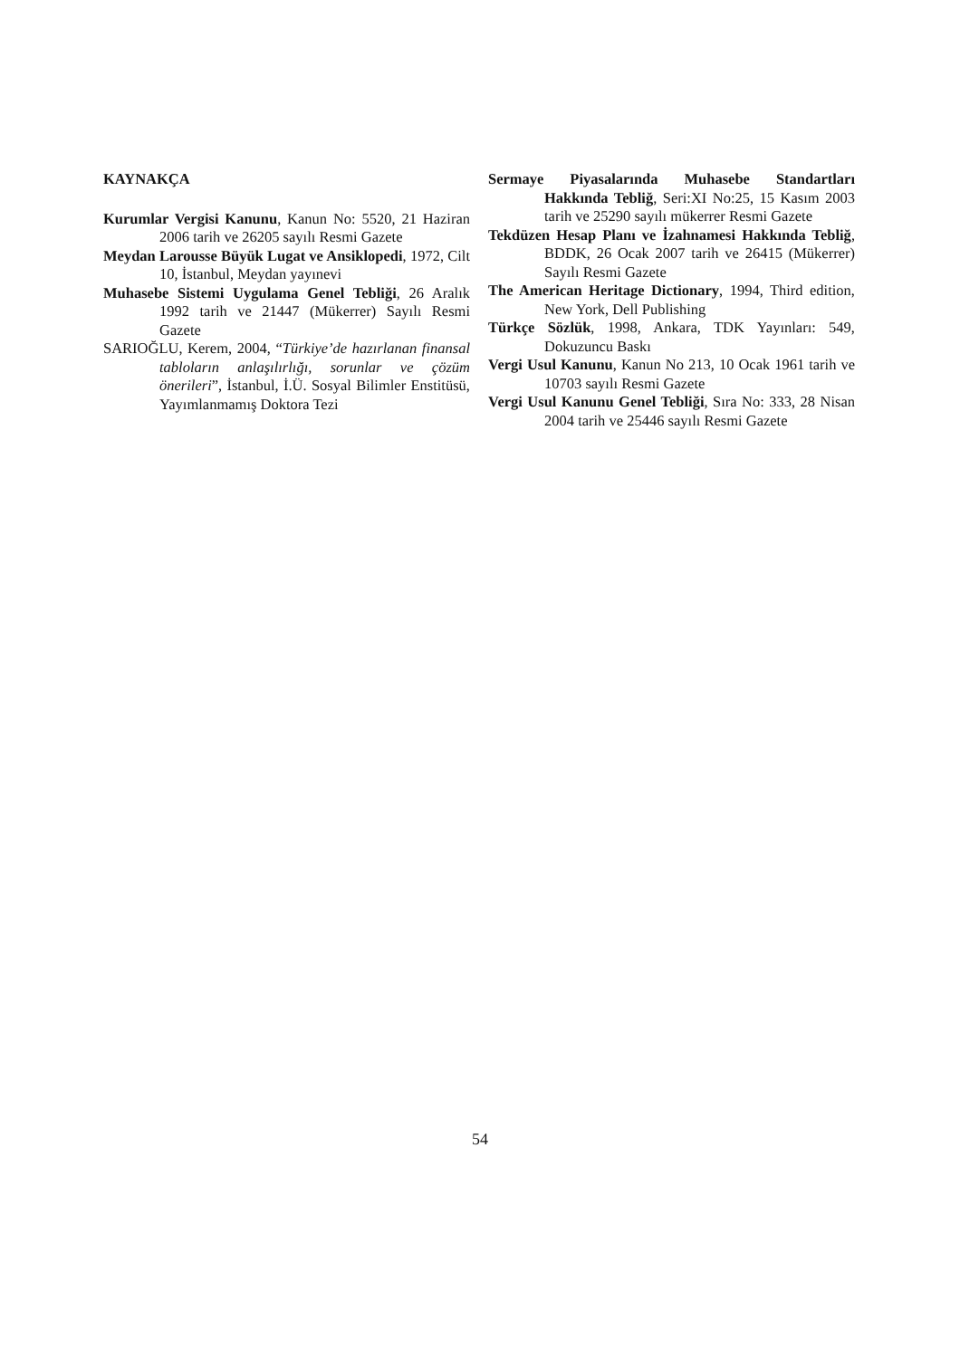KAYNAKÇA
Kurumlar Vergisi Kanunu, Kanun No: 5520, 21 Haziran 2006 tarih ve 26205 sayılı Resmi Gazete
Meydan Larousse Büyük Lugat ve Ansiklopedi, 1972, Cilt 10, İstanbul, Meydan yayınevi
Muhasebe Sistemi Uygulama Genel Tebliği, 26 Aralık 1992 tarih ve 21447 (Mükerrer) Sayılı Resmi Gazete
SARIOĞLU, Kerem, 2004, “Türkiye’de hazırlanan finansal tabloların anlaşılırlığı, sorunlar ve çözüm önerileri”, İstanbul, İ.Ü. Sosyal Bilimler Enstitüsü, Yayımlanmamış Doktora Tezi
Sermaye Piyasalarında Muhasebe Standartları Hakkında Tebliğ, Seri:XI No:25, 15 Kasım 2003 tarih ve 25290 sayılı mükerrer Resmi Gazete
Tekdüzen Hesap Planı ve İzahnamesi Hakkında Tebliğ, BDDK, 26 Ocak 2007 tarih ve 26415 (Mükerrer) Sayılı Resmi Gazete
The American Heritage Dictionary, 1994, Third edition, New York, Dell Publishing
Türkçe Sözlük, 1998, Ankara, TDK Yayınları: 549, Dokuzuncu Baskı
Vergi Usul Kanunu, Kanun No 213, 10 Ocak 1961 tarih ve 10703 sayılı Resmi Gazete
Vergi Usul Kanunu Genel Tebliği, Sıra No: 333, 28 Nisan 2004 tarih ve 25446 sayılı Resmi Gazete
54